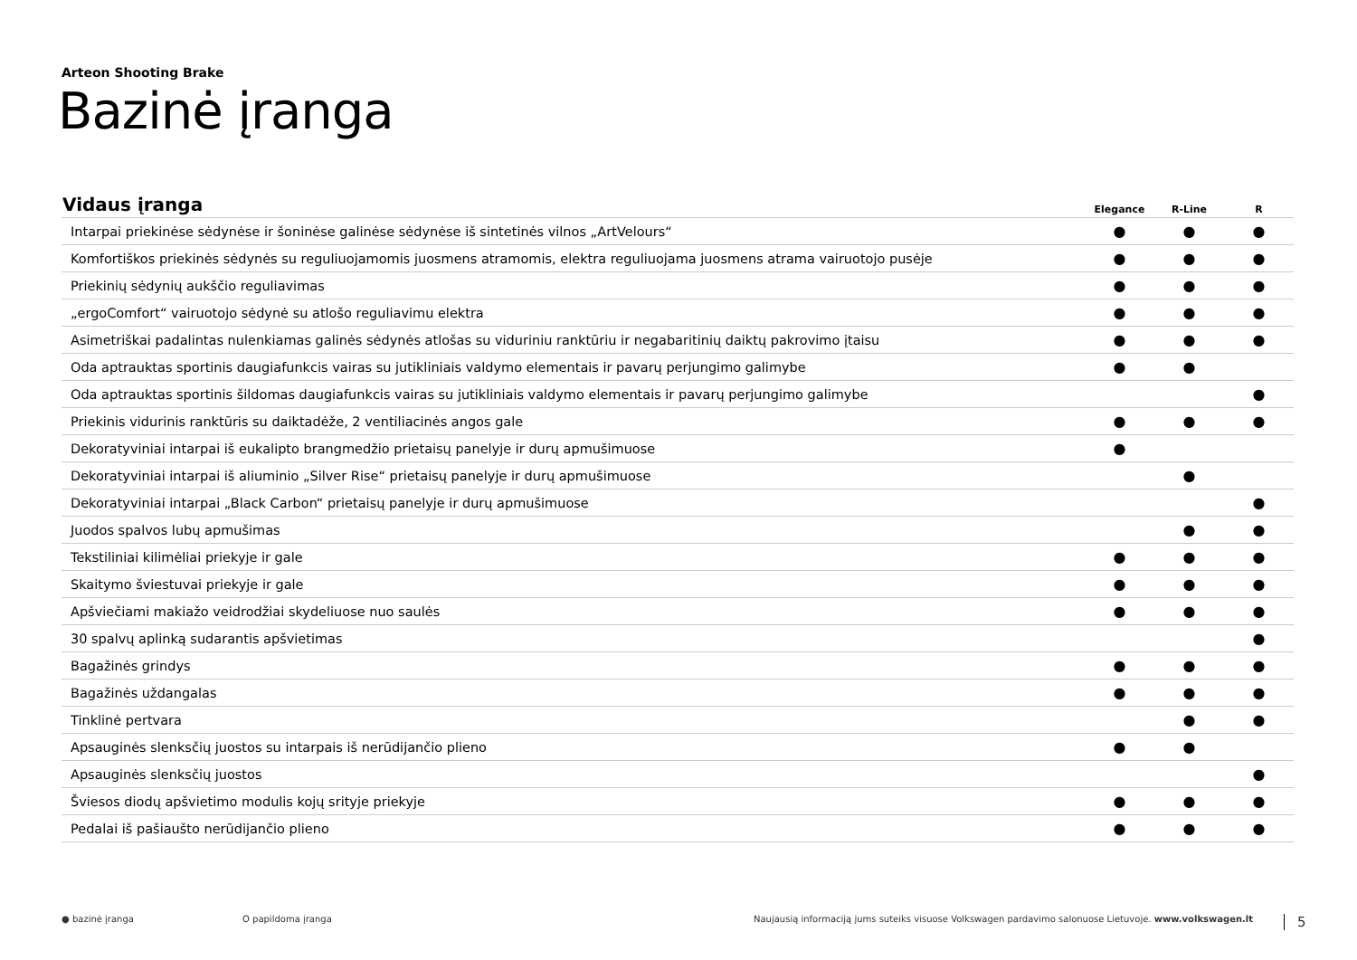Arteon Shooting Brake
Bazinė įranga
| Vidaus įranga | Elegance | R-Line | R |
| --- | --- | --- | --- |
| Intarpai priekinėse sėdynėse ir šoninėse galinėse sėdynėse iš sintetinės vilnos „ArtVelours“ | ● | ● | ● |
| Komfortiškos priekinės sėdynės su reguliuojamomis juosmens atramomis, elektra reguliuojama juosmens atrama vairuotojo pusėje | ● | ● | ● |
| Priekinių sėdynių aukščio reguliavimas | ● | ● | ● |
| „ergoComfort“ vairuotojo sėdynė su atlošo reguliavimu elektra | ● | ● | ● |
| Asimetriškai padalintas nulenkiamas galinės sėdynės atlošas su viduriniu ranktūriu ir negabaritinių daiktų pakrovimo įtaisu | ● | ● | ● |
| Oda aptrauktas sportinis daugiafunkcis vairas su jutikliniais valdymo elementais ir pavarų perjungimo galimybe | ● | ● | |
| Oda aptrauktas sportinis šildomas daugiafunkcis vairas su jutikliniais valdymo elementais ir pavarų perjungimo galimybe | | | ● |
| Priekinis vidurinis ranktūris su daiktadėže, 2 ventiliacinės angos gale | ● | ● | ● |
| Dekoratyviniai intarpai iš eukalipto brangmedžio prietaisų panelyje ir durų apmušimuose | ● | | |
| Dekoratyviniai intarpai iš aliuminio „Silver Rise“ prietaisų panelyje ir durų apmušimuose | | ● | |
| Dekoratyviniai intarpai „Black Carbon“ prietaisų panelyje ir durų apmušimuose | | | ● |
| Juodos spalvos lubų apmušimas | | ● | ● |
| Tekstiliniai kilimėliai priekyje ir gale | ● | ● | ● |
| Skaitymo šviestuvai priekyje ir gale | ● | ● | ● |
| Apšviečiami makiažo veidrodžiai skydeliuose nuo saulės | ● | ● | ● |
| 30 spalvų aplinką sudarantis apšvietimas | | | ● |
| Bagažinės grindys | ● | ● | ● |
| Bagažinės uždangalas | ● | ● | ● |
| Tinklinė pertvara | | ● | ● |
| Apsauginės slenksčių juostos su intarpais iš nerūdijančio plieno | ● | ● | |
| Apsauginės slenksčių juostos | | | ● |
| Šviesos diodų apšvietimo modulis kojų srityje priekyje | ● | ● | ● |
| Pedalai iš pašiaušto nerūdijančio plieno | ● | ● | ● |
● bazinė įranga O papildoma įranga Naujausią informaciją jums suteiks visuose Volkswagen pardavimo salonuose Lietuvoje. www.volkswagen.lt 5